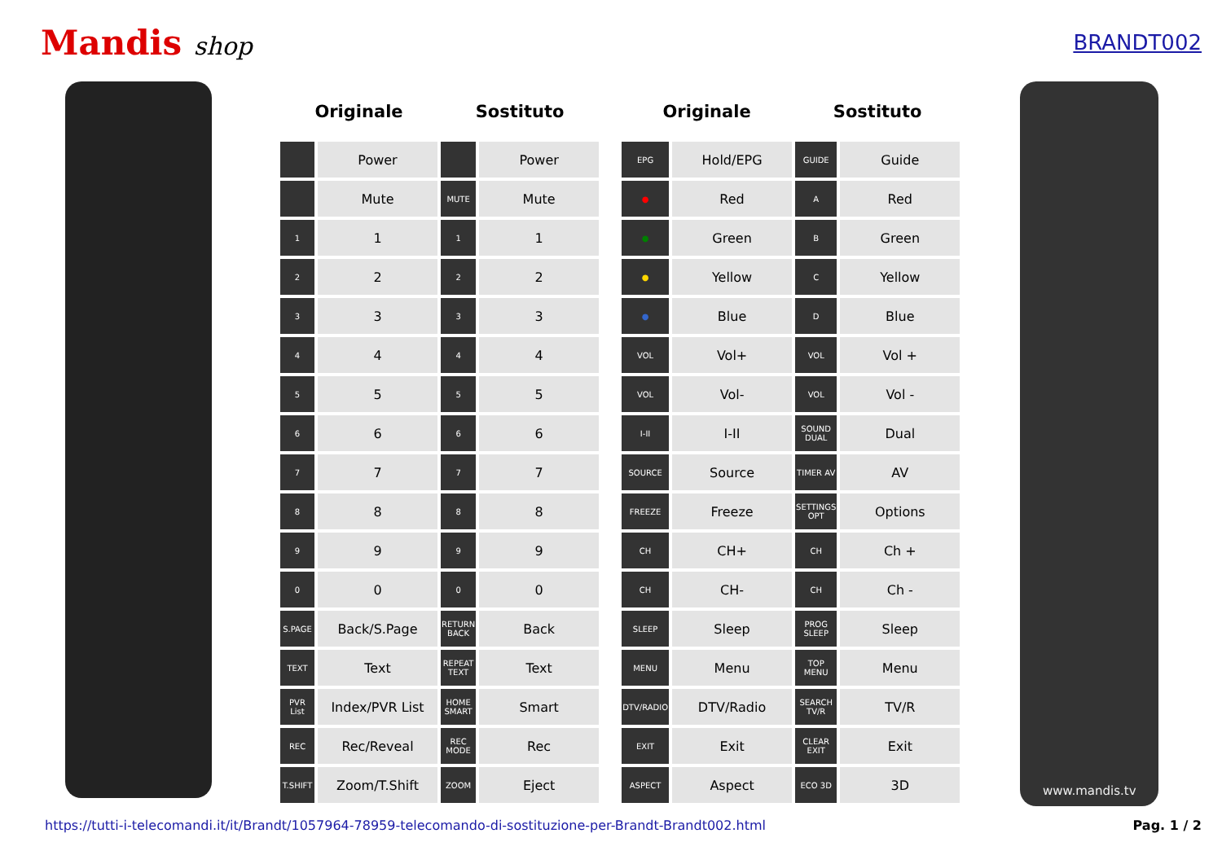Mandis shop
BRANDT002
| Originale | | Sostituto | |
| --- | --- | --- | --- |
| | Power | | Power |
| | Mute | MUTE | Mute |
| 1 | 1 | 1 | 1 |
| 2 | 2 | 2 | 2 |
| 3 | 3 | 3 | 3 |
| 4 | 4 | 4 | 4 |
| 5 | 5 | 5 | 5 |
| 6 | 6 | 6 | 6 |
| 7 | 7 | 7 | 7 |
| 8 | 8 | 8 | 8 |
| 9 | 9 | 9 | 9 |
| 0 | 0 | 0 | 0 |
| S.PAGE | Back/S.Page | RETURN BACK | Back |
| TEXT | Text | REPEAT TEXT | Text |
| PVR List | Index/PVR List | HOME SMART | Smart |
| REC | Rec/Reveal | REC MODE | Rec |
| T.SHIFT | Zoom/T.Shift | ZOOM | Eject |
| Originale | | Sostituto | |
| --- | --- | --- | --- |
| EPG | Hold/EPG | GUIDE | Guide |
| ● | Red | A | Red |
| ● | Green | B | Green |
| ● | Yellow | C | Yellow |
| ● | Blue | D | Blue |
| VOL | Vol+ | VOL | Vol + |
| VOL | Vol- | VOL | Vol - |
| I-II | I-II | SOUND DUAL | Dual |
| SOURCE | Source | TIMER AV | AV |
| FREEZE | Freeze | SETTINGS OPT | Options |
| CH | CH+ | CH | Ch + |
| CH | CH- | CH | Ch - |
| SLEEP | Sleep | PROG SLEEP | Sleep |
| MENU | Menu | TOP MENU | Menu |
| DTV/RADIO | DTV/Radio | SEARCH TV/R | TV/R |
| EXIT | Exit | CLEAR EXIT | Exit |
| ASPECT | Aspect | ECO 3D | 3D |
www.mandis.tv
https://tutti-i-telecomandi.it/it/Brandt/1057964-78959-telecomando-di-sostituzione-per-Brandt-Brandt002.html Pag. 1 / 2